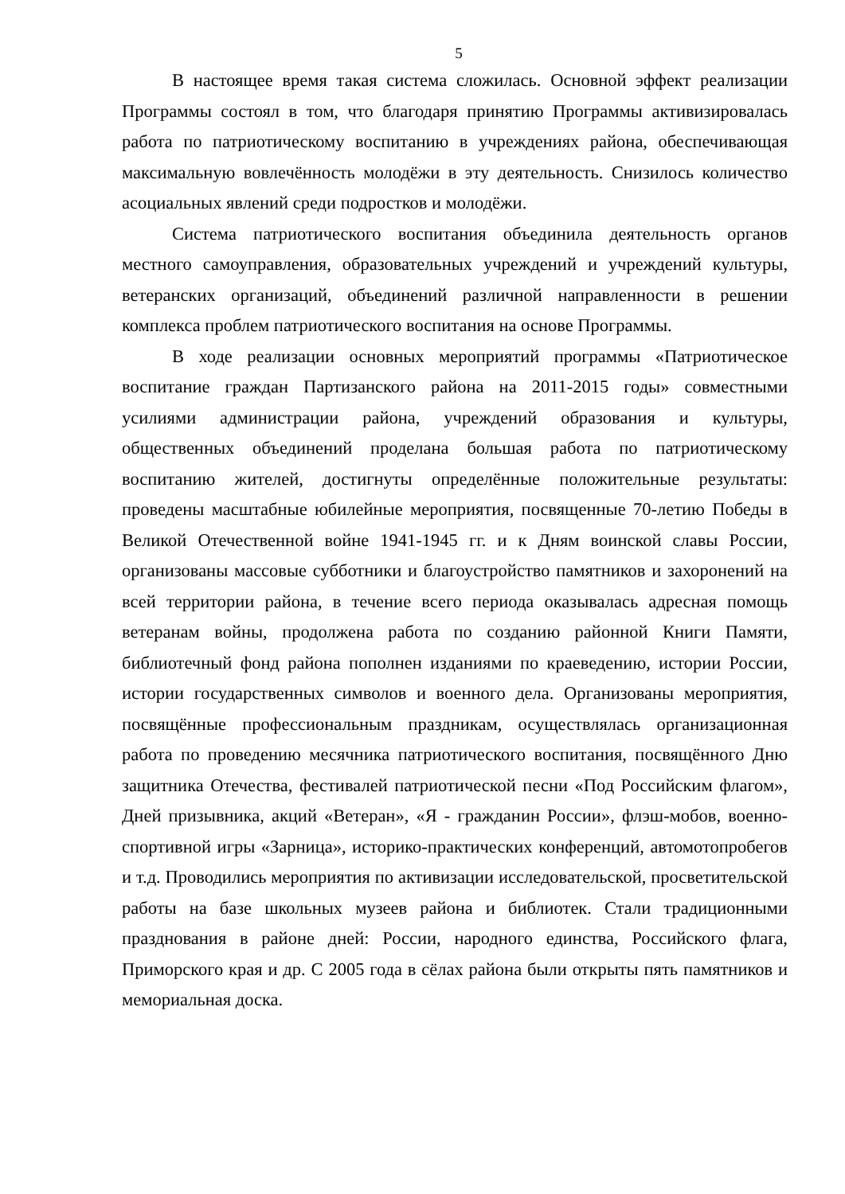5
В настоящее время такая система сложилась. Основной эффект реализации Программы состоял в том, что благодаря принятию Программы активизировалась работа по патриотическому воспитанию в учреждениях района, обеспечивающая максимальную вовлечённость молодёжи в эту деятельность. Снизилось количество асоциальных явлений среди подростков и молодёжи.
Система патриотического воспитания объединила деятельность органов местного самоуправления, образовательных учреждений и учреждений культуры, ветеранских организаций, объединений различной направленности в решении комплекса проблем патриотического воспитания на основе Программы.
В ходе реализации основных мероприятий программы «Патриотическое воспитание граждан Партизанского района на 2011-2015 годы» совместными усилиями администрации района, учреждений образования и культуры, общественных объединений проделана большая работа по патриотическому воспитанию жителей, достигнуты определённые положительные результаты: проведены масштабные юбилейные мероприятия, посвященные 70-летию Победы в Великой Отечественной войне 1941-1945 гг. и к Дням воинской славы России, организованы массовые субботники и благоустройство памятников и захоронений на всей территории района, в течение всего периода оказывалась адресная помощь ветеранам войны, продолжена работа по созданию районной Книги Памяти, библиотечный фонд района пополнен изданиями по краеведению, истории России, истории государственных символов и военного дела. Организованы мероприятия, посвящённые профессиональным праздникам, осуществлялась организационная работа по проведению месячника патриотического воспитания, посвящённого Дню защитника Отечества, фестивалей патриотической песни «Под Российским флагом», Дней призывника, акций «Ветеран», «Я - гражданин России», флэш-мобов, военно-спортивной игры «Зарница», историко-практических конференций, автомотопробегов и т.д. Проводились мероприятия по активизации исследовательской, просветительской работы на базе школьных музеев района и библиотек. Стали традиционными празднования в районе дней: России, народного единства, Российского флага, Приморского края и др. С 2005 года в сёлах района были открыты пять памятников и мемориальная доска.